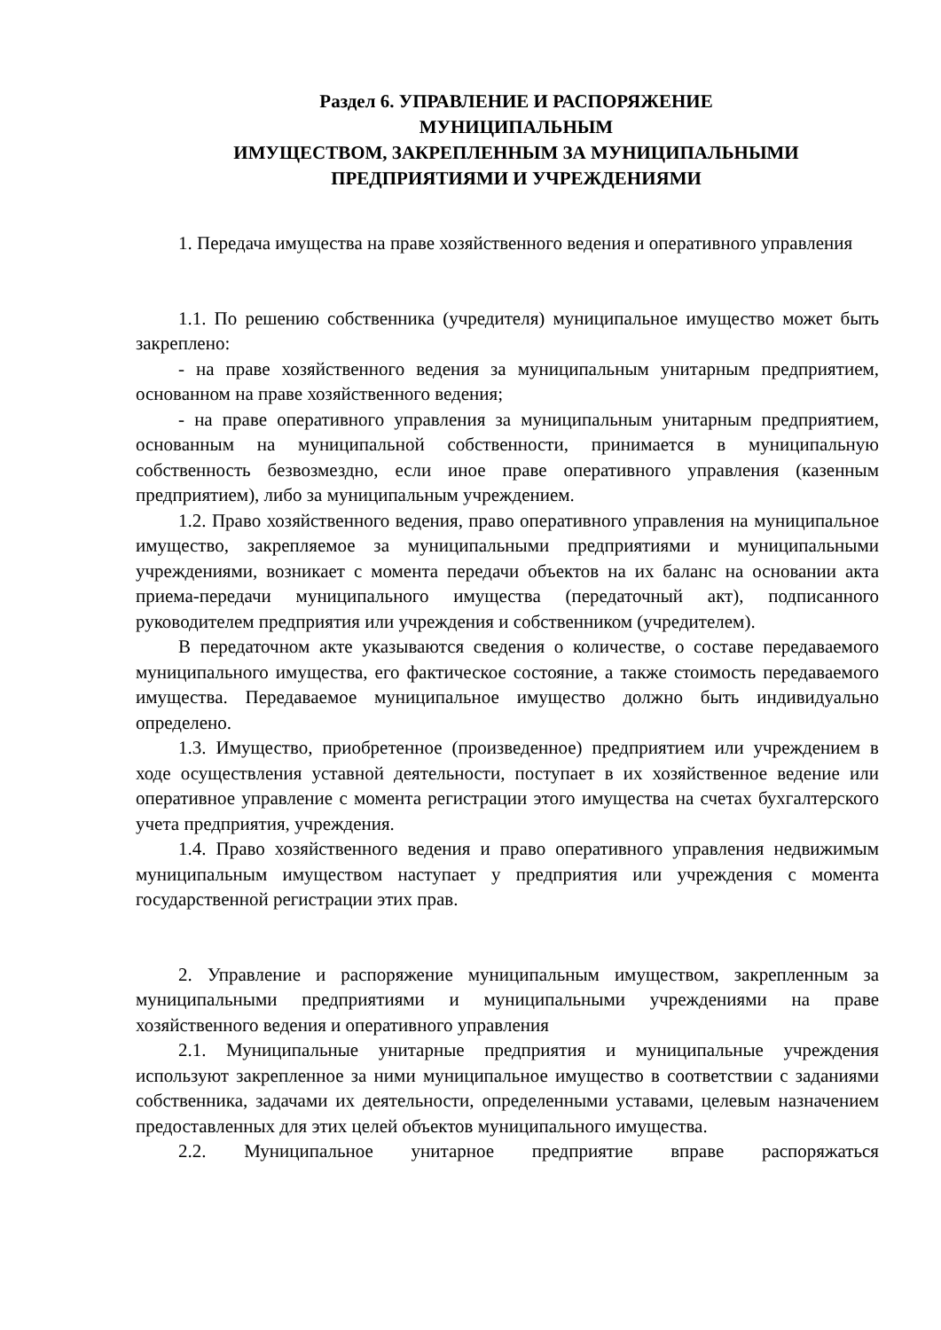Раздел 6. УПРАВЛЕНИЕ И РАСПОРЯЖЕНИЕ
МУНИЦИПАЛЬНЫМ
ИМУЩЕСТВОМ, ЗАКРЕПЛЕННЫМ ЗА МУНИЦИПАЛЬНЫМИ
ПРЕДПРИЯТИЯМИ И УЧРЕЖДЕНИЯМИ
1. Передача имущества на праве хозяйственного ведения и оперативного управления
1.1. По решению собственника (учредителя) муниципальное имущество может быть закреплено:
- на праве хозяйственного ведения за муниципальным унитарным предприятием, основанном на праве хозяйственного ведения;
- на праве оперативного управления за муниципальным унитарным предприятием, основанным на муниципальной собственности, принимается в муниципальную собственность безвозмездно, если иное праве оперативного управления (казенным предприятием), либо за муниципальным учреждением.
1.2. Право хозяйственного ведения, право оперативного управления на муниципальное имущество, закрепляемое за муниципальными предприятиями и муниципальными учреждениями, возникает с момента передачи объектов на их баланс на основании акта приема-передачи муниципального имущества (передаточный акт), подписанного руководителем предприятия или учреждения и собственником (учредителем).
В передаточном акте указываются сведения о количестве, о составе передаваемого муниципального имущества, его фактическое состояние, а также стоимость передаваемого имущества. Передаваемое муниципальное имущество должно быть индивидуально определено.
1.3. Имущество, приобретенное (произведенное) предприятием или учреждением в ходе осуществления уставной деятельности, поступает в их хозяйственное ведение или оперативное управление с момента регистрации этого имущества на счетах бухгалтерского учета предприятия, учреждения.
1.4. Право хозяйственного ведения и право оперативного управления недвижимым муниципальным имуществом наступает у предприятия или учреждения с момента государственной регистрации этих прав.
2. Управление и распоряжение муниципальным имуществом, закрепленным за муниципальными предприятиями и муниципальными учреждениями на праве хозяйственного ведения и оперативного управления
2.1. Муниципальные унитарные предприятия и муниципальные учреждения используют закрепленное за ними муниципальное имущество в соответствии с заданиями собственника, задачами их деятельности, определенными уставами, целевым назначением предоставленных для этих целей объектов муниципального имущества.
2.2. Муниципальное унитарное предприятие вправе распоряжаться